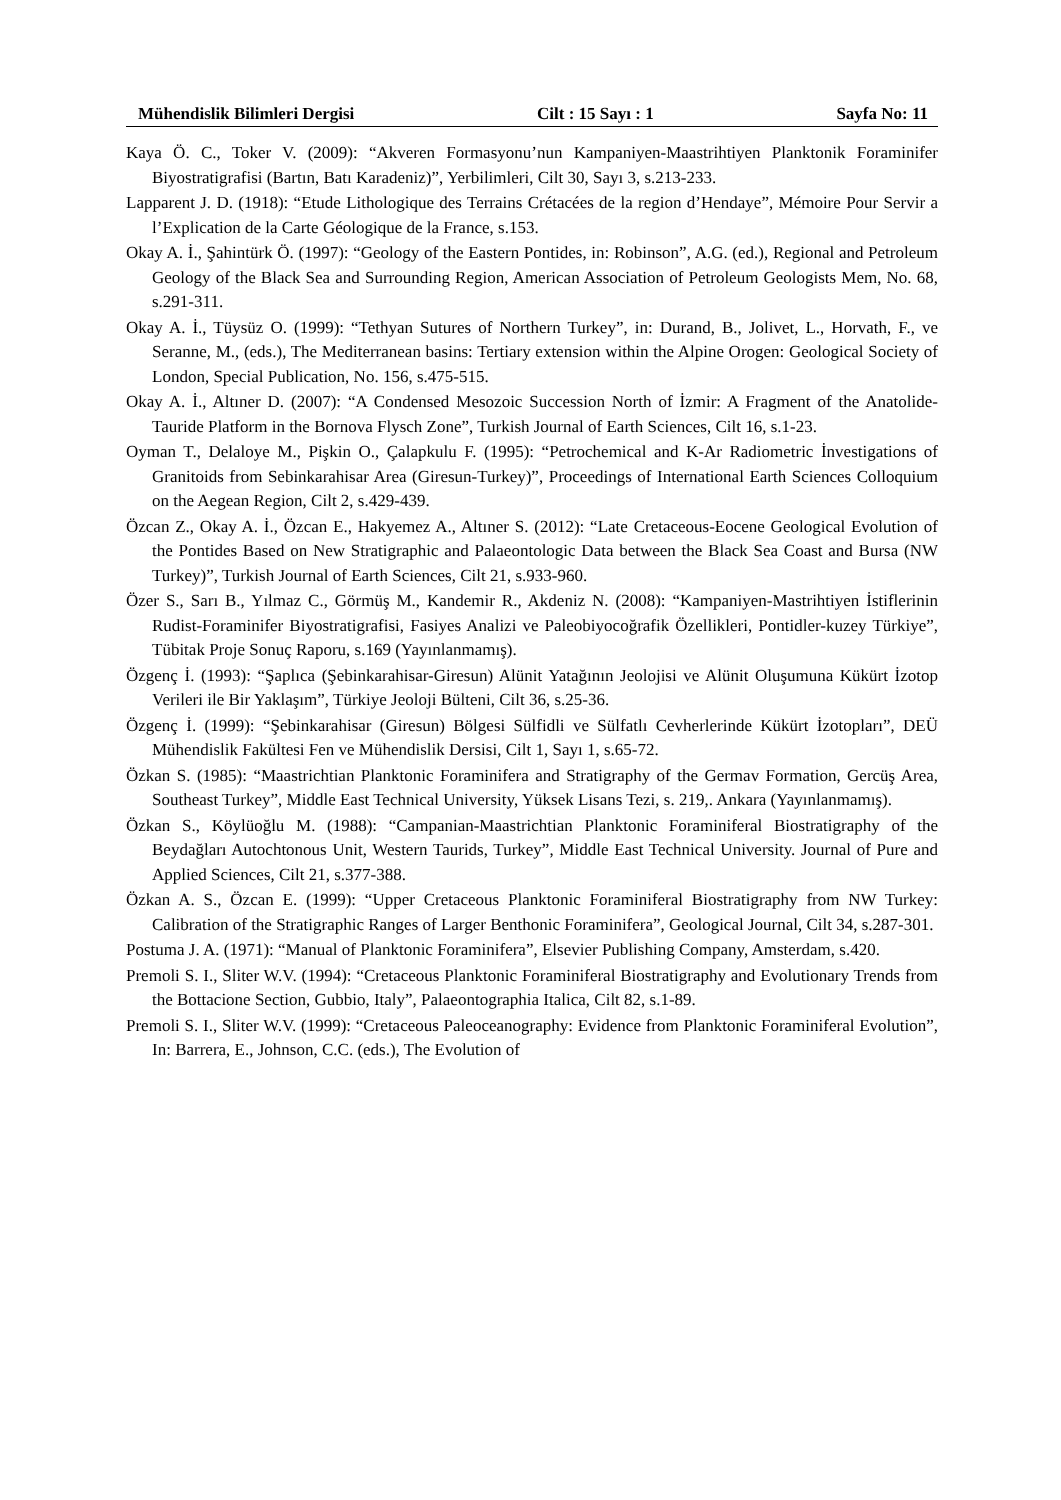Mühendislik Bilimleri Dergisi Cilt : 15 Sayı : 1 Sayfa No: 11
Kaya Ö. C., Toker V. (2009): “Akveren Formasyonu’nun Kampaniyen-Maastrihtiyen Planktonik Foraminifer Biyostratigrafisi (Bartın, Batı Karadeniz)”, Yerbilimleri, Cilt 30, Sayı 3, s.213-233.
Lapparent J. D. (1918): “Etude Lithologique des Terrains Crétacées de la region d’Hendaye”, Mémoire Pour Servir a l’Explication de la Carte Géologique de la France, s.153.
Okay A. İ., Şahintürk Ö. (1997): “Geology of the Eastern Pontides, in: Robinson”, A.G. (ed.), Regional and Petroleum Geology of the Black Sea and Surrounding Region, American Association of Petroleum Geologists Mem, No. 68, s.291-311.
Okay A. İ., Tüysüz O. (1999): “Tethyan Sutures of Northern Turkey”, in: Durand, B., Jolivet, L., Horvath, F., ve Seranne, M., (eds.), The Mediterranean basins: Tertiary extension within the Alpine Orogen: Geological Society of London, Special Publication, No. 156, s.475-515.
Okay A. İ., Altıner D. (2007): “A Condensed Mesozoic Succession North of İzmir: A Fragment of the Anatolide-Tauride Platform in the Bornova Flysch Zone”, Turkish Journal of Earth Sciences, Cilt 16, s.1-23.
Oyman T., Delaloye M., Pişkin O., Çalapkulu F. (1995): “Petrochemical and K-Ar Radiometric İnvestigations of Granitoids from Sebinkarahisar Area (Giresun-Turkey)”, Proceedings of International Earth Sciences Colloquium on the Aegean Region, Cilt 2, s.429-439.
Özcan Z., Okay A. İ., Özcan E., Hakyemez A., Altıner S. (2012): “Late Cretaceous-Eocene Geological Evolution of the Pontides Based on New Stratigraphic and Palaeontologic Data between the Black Sea Coast and Bursa (NW Turkey)”, Turkish Journal of Earth Sciences, Cilt 21, s.933-960.
Özer S., Sarı B., Yılmaz C., Görmüş M., Kandemir R., Akdeniz N. (2008): “Kampaniyen-Mastrihtiyen İstiflerinin Rudist-Foraminifer Biyostratigrafisi, Fasiyes Analizi ve Paleobiyocoğrafik Özellikleri, Pontidler-kuzey Türkiye”, Tübitak Proje Sonuç Raporu, s.169 (Yayınlanmamış).
Özgenç İ. (1993): “Şaplıca (Şebinkarahisar-Giresun) Alünit Yatağının Jeolojisi ve Alünit Oluşumuna Kükürt İzotop Verileri ile Bir Yaklaşım”, Türkiye Jeoloji Bülteni, Cilt 36, s.25-36.
Özgenç İ. (1999): “Şebinkarahisar (Giresun) Bölgesi Sülfidli ve Sülfatlı Cevherlerinde Kükürt İzotopları”, DEÜ Mühendislik Fakültesi Fen ve Mühendislik Dersisi, Cilt 1, Sayı 1, s.65-72.
Özkan S. (1985): “Maastrichtian Planktonic Foraminifera and Stratigraphy of the Germav Formation, Gercüş Area, Southeast Turkey”, Middle East Technical University, Yüksek Lisans Tezi, s. 219,. Ankara (Yayınlanmamış).
Özkan S., Köylüoğlu M. (1988): “Campanian-Maastrichtian Planktonic Foraminiferal Biostratigraphy of the Beydağları Autochtonous Unit, Western Taurids, Turkey”, Middle East Technical University. Journal of Pure and Applied Sciences, Cilt 21, s.377-388.
Özkan A. S., Özcan E. (1999): “Upper Cretaceous Planktonic Foraminiferal Biostratigraphy from NW Turkey: Calibration of the Stratigraphic Ranges of Larger Benthonic Foraminifera”, Geological Journal, Cilt 34, s.287-301.
Postuma J. A. (1971): “Manual of Planktonic Foraminifera”, Elsevier Publishing Company, Amsterdam, s.420.
Premoli S. I., Sliter W.V. (1994): “Cretaceous Planktonic Foraminiferal Biostratigraphy and Evolutionary Trends from the Bottacione Section, Gubbio, Italy”, Palaeontographia Italica, Cilt 82, s.1-89.
Premoli S. I., Sliter W.V. (1999): “Cretaceous Paleoceanography: Evidence from Planktonic Foraminiferal Evolution”, In: Barrera, E., Johnson, C.C. (eds.), The Evolution of